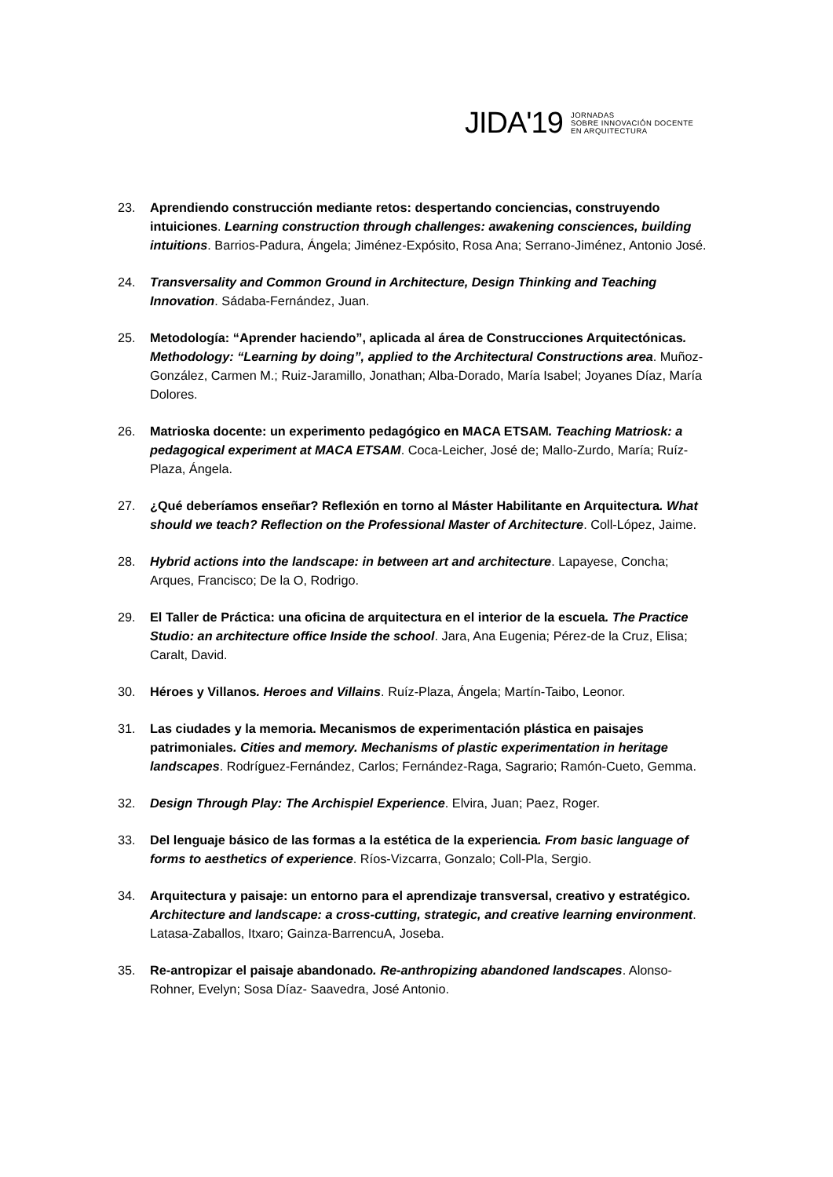JIDA'19
JORNADAS
SOBRE INNOVACIÓN DOCENTE
EN ARQUITECTURA
23. Aprendiendo construcción mediante retos: despertando conciencias, construyendo intuiciones. Learning construction through challenges: awakening consciences, building intuitions. Barrios-Padura, Ángela; Jiménez-Expósito, Rosa Ana; Serrano-Jiménez, Antonio José.
24. Transversality and Common Ground in Architecture, Design Thinking and Teaching Innovation. Sádaba-Fernández, Juan.
25. Metodología: “Aprender haciendo”, aplicada al área de Construcciones Arquitectónicas. Methodology: “Learning by doing”, applied to the Architectural Constructions area. Muñoz-González, Carmen M.; Ruiz-Jaramillo, Jonathan; Alba-Dorado, María Isabel; Joyanes Díaz, María Dolores.
26. Matrioska docente: un experimento pedagógico en MACA ETSAM. Teaching Matriosk: a pedagogical experiment at MACA ETSAM. Coca-Leicher, José de; Mallo-Zurdo, María; Ruíz-Plaza, Ángela.
27. ¿Qué deberíamos enseñar? Reflexión en torno al Máster Habilitante en Arquitectura. What should we teach? Reflection on the Professional Master of Architecture. Coll-López, Jaime.
28. Hybrid actions into the landscape: in between art and architecture. Lapayese, Concha; Arques, Francisco; De la O, Rodrigo.
29. El Taller de Práctica: una oficina de arquitectura en el interior de la escuela. The Practice Studio: an architecture office Inside the school. Jara, Ana Eugenia; Pérez-de la Cruz, Elisa; Caralt, David.
30. Héroes y Villanos. Heroes and Villains. Ruíz-Plaza, Ángela; Martín-Taibo, Leonor.
31. Las ciudades y la memoria. Mecanismos de experimentación plástica en paisajes patrimoniales. Cities and memory. Mechanisms of plastic experimentation in heritage landscapes. Rodríguez-Fernández, Carlos; Fernández-Raga, Sagrario; Ramón-Cueto, Gemma.
32. Design Through Play: The Archispiel Experience. Elvira, Juan; Paez, Roger.
33. Del lenguaje básico de las formas a la estética de la experiencia. From basic language of forms to aesthetics of experience. Ríos-Vizcarra, Gonzalo; Coll-Pla, Sergio.
34. Arquitectura y paisaje: un entorno para el aprendizaje transversal, creativo y estratégico. Architecture and landscape: a cross-cutting, strategic, and creative learning environment. Latasa-Zaballos, Itxaro; Gainza-BarrencuA, Joseba.
35. Re-antropizar el paisaje abandonado. Re-anthropizing abandoned landscapes. Alonso-Rohner, Evelyn; Sosa Díaz- Saavedra, José Antonio.